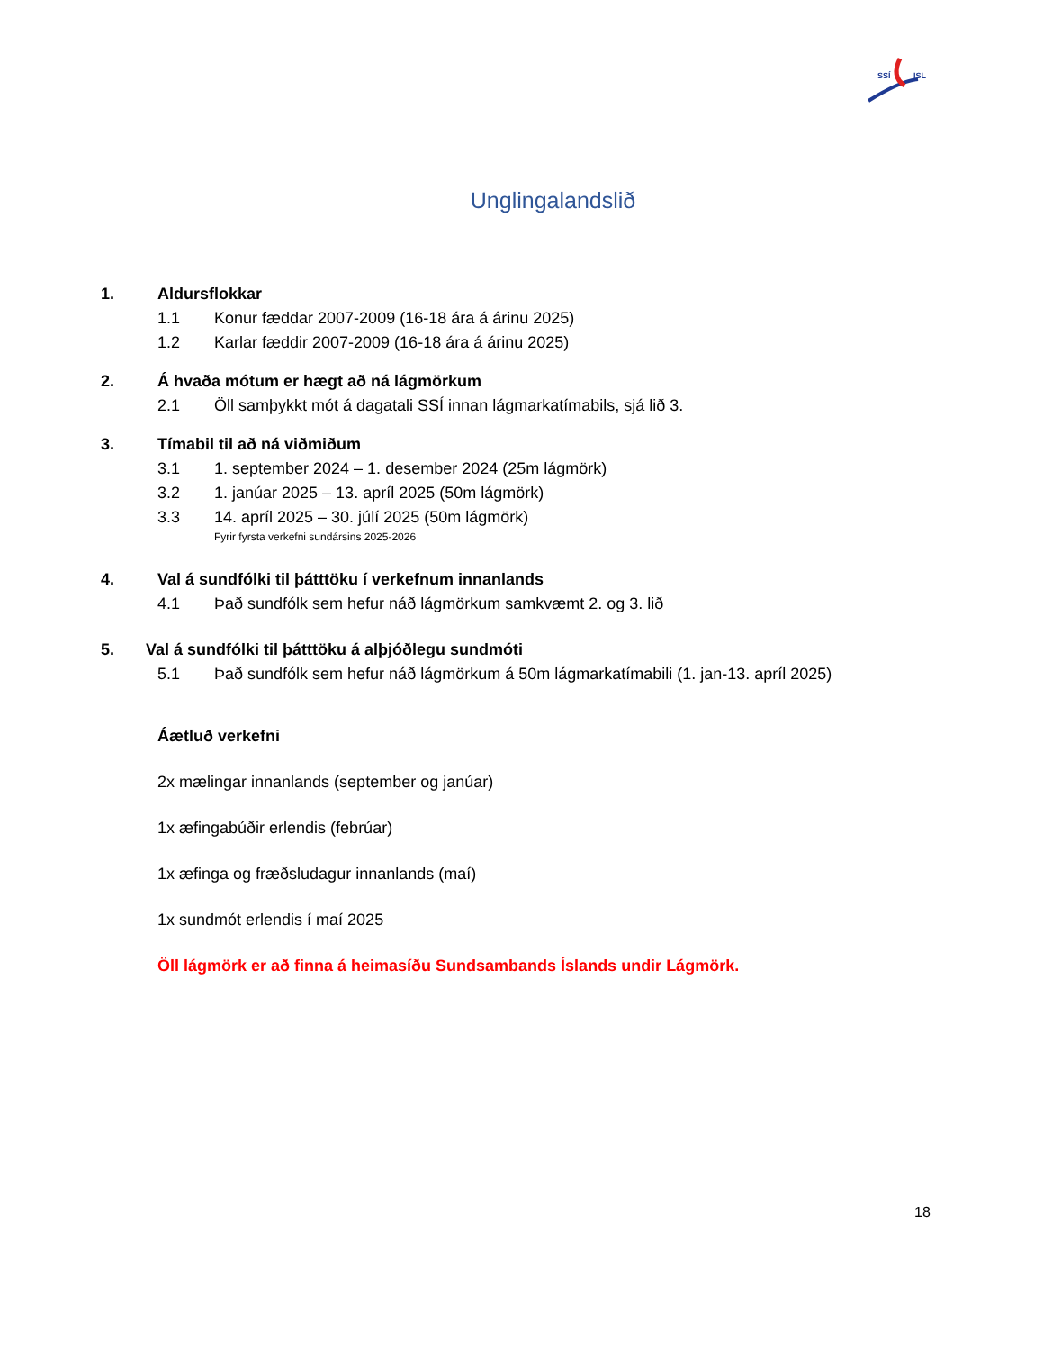SSÍ
ISL
Unglingalandslið
1. Aldursflokkar
1.1 Konur fæddar 2007-2009 (16-18 ára á árinu 2025)
1.2 Karlar fæddir 2007-2009 (16-18 ára á árinu 2025)
2. Á hvaða mótum er hægt að ná lágmörkum
2.1 Öll samþykkt mót á dagatali SSÍ innan lágmarkatímabils, sjá lið 3.
3. Tímabil til að ná viðmiðum
3.1 1. september 2024 – 1. desember 2024 (25m lágmörk)
3.2 1. janúar 2025 – 13. apríl 2025 (50m lágmörk)
3.3 14. apríl 2025 – 30. júlí 2025 (50m lágmörk)
Fyrir fyrsta verkefni sundársins 2025-2026
4. Val á sundfólki til þátttöku í verkefnum innanlands
4.1 Það sundfólk sem hefur náð lágmörkum samkvæmt 2. og 3. lið
5. Val á sundfólki til þátttöku á alþjóðlegu sundmóti
5.1 Það sundfólk sem hefur náð lágmörkum á 50m lágmarkatímabili (1. jan-13. apríl 2025)
Áætluð verkefni
2x mælingar innanlands (september og janúar)
1x æfingabúðir erlendis (febrúar)
1x æfinga og fræðsludagur innanlands (maí)
1x sundmót erlendis í maí 2025
Öll lágmörk er að finna á heimasíðu Sundsambands Íslands undir Lágmörk.
18